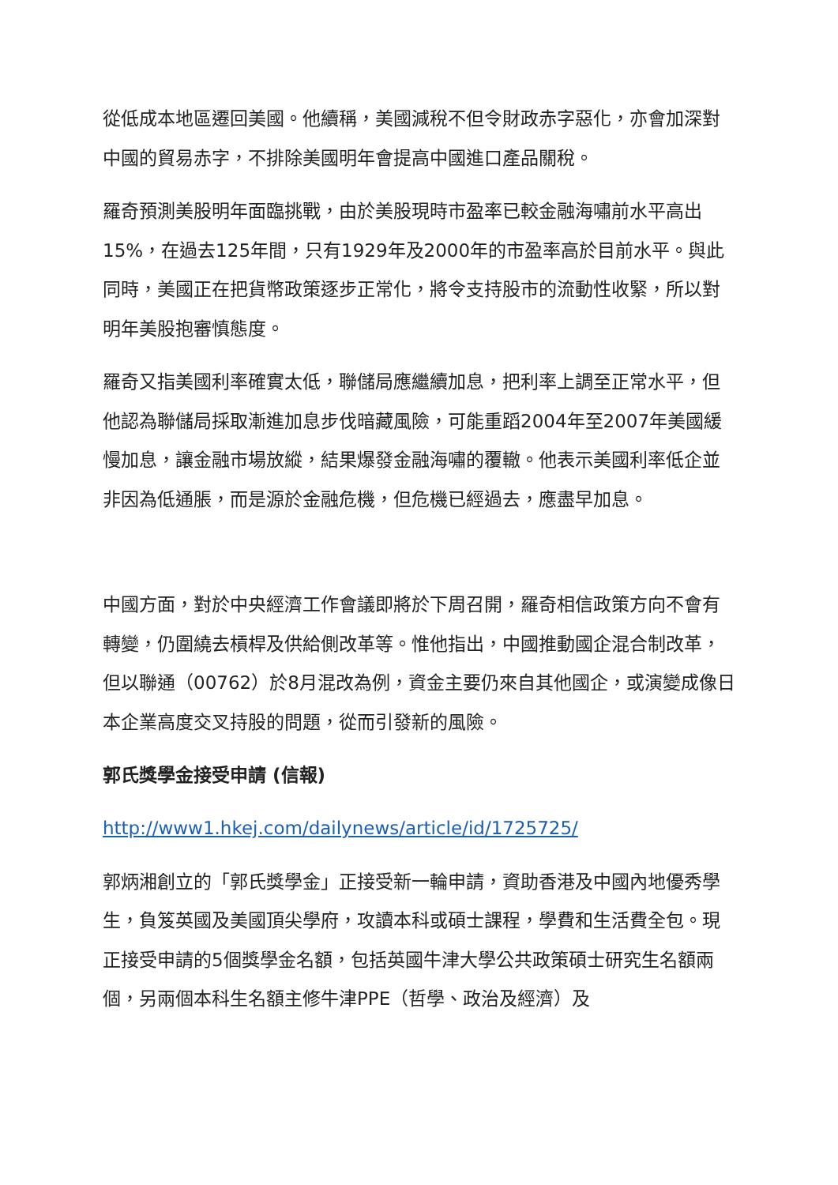從低成本地區遷回美國。他續稱，美國減稅不但令財政赤字惡化，亦會加深對中國的貿易赤字，不排除美國明年會提高中國進口產品關稅。
羅奇預測美股明年面臨挑戰，由於美股現時市盈率已較金融海嘯前水平高出15%，在過去125年間，只有1929年及2000年的市盈率高於目前水平。與此同時，美國正在把貨幣政策逐步正常化，將令支持股市的流動性收緊，所以對明年美股抱審慎態度。
羅奇又指美國利率確實太低，聯儲局應繼續加息，把利率上調至正常水平，但他認為聯儲局採取漸進加息步伐暗藏風險，可能重蹈2004年至2007年美國緩慢加息，讓金融市場放縱，結果爆發金融海嘯的覆轍。他表示美國利率低企並非因為低通脹，而是源於金融危機，但危機已經過去，應盡早加息。
中國方面，對於中央經濟工作會議即將於下周召開，羅奇相信政策方向不會有轉變，仍圍繞去槓桿及供給側改革等。惟他指出，中國推動國企混合制改革，但以聯通（00762）於8月混改為例，資金主要仍來自其他國企，或演變成像日本企業高度交叉持股的問題，從而引發新的風險。
郭氏獎學金接受申請 (信報)
http://www1.hkej.com/dailynews/article/id/1725725/
郭炳湘創立的「郭氏獎學金」正接受新一輪申請，資助香港及中國內地優秀學生，負笈英國及美國頂尖學府，攻讀本科或碩士課程，學費和生活費全包。現正接受申請的5個獎學金名額，包括英國牛津大學公共政策碩士研究生名額兩個，另兩個本科生名額主修牛津PPE（哲學、政治及經濟）及